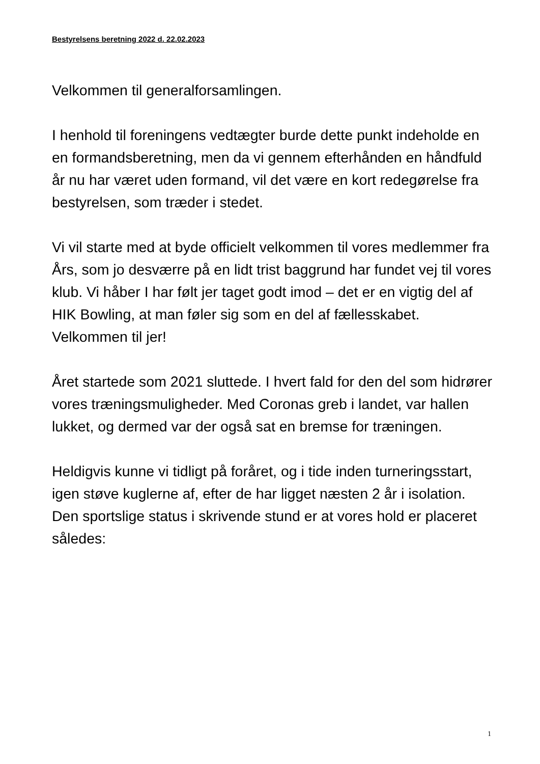Bestyrelsens beretning 2022 d. 22.02.2023
Velkommen til generalforsamlingen.
I henhold til foreningens vedtægter burde dette punkt indeholde en en formandsberetning, men da vi gennem efterhånden en håndfuld år nu har været uden formand, vil det være en kort redegørelse fra bestyrelsen, som træder i stedet.
Vi vil starte med at byde officielt velkommen til vores medlemmer fra Års, som jo desværre på en lidt trist baggrund har fundet vej til vores klub. Vi håber I har følt jer taget godt imod – det er en vigtig del af HIK Bowling, at man føler sig som en del af fællesskabet.
Velkommen til jer!
Året startede som 2021 sluttede. I hvert fald for den del som hidrører vores træningsmuligheder. Med Coronas greb i landet, var hallen lukket, og dermed var der også sat en bremse for træningen.
Heldigvis kunne vi tidligt på foråret, og i tide inden turneringsstart, igen støve kuglerne af, efter de har ligget næsten 2 år i isolation.
Den sportslige status i skrivende stund er at vores hold er placeret således:
1